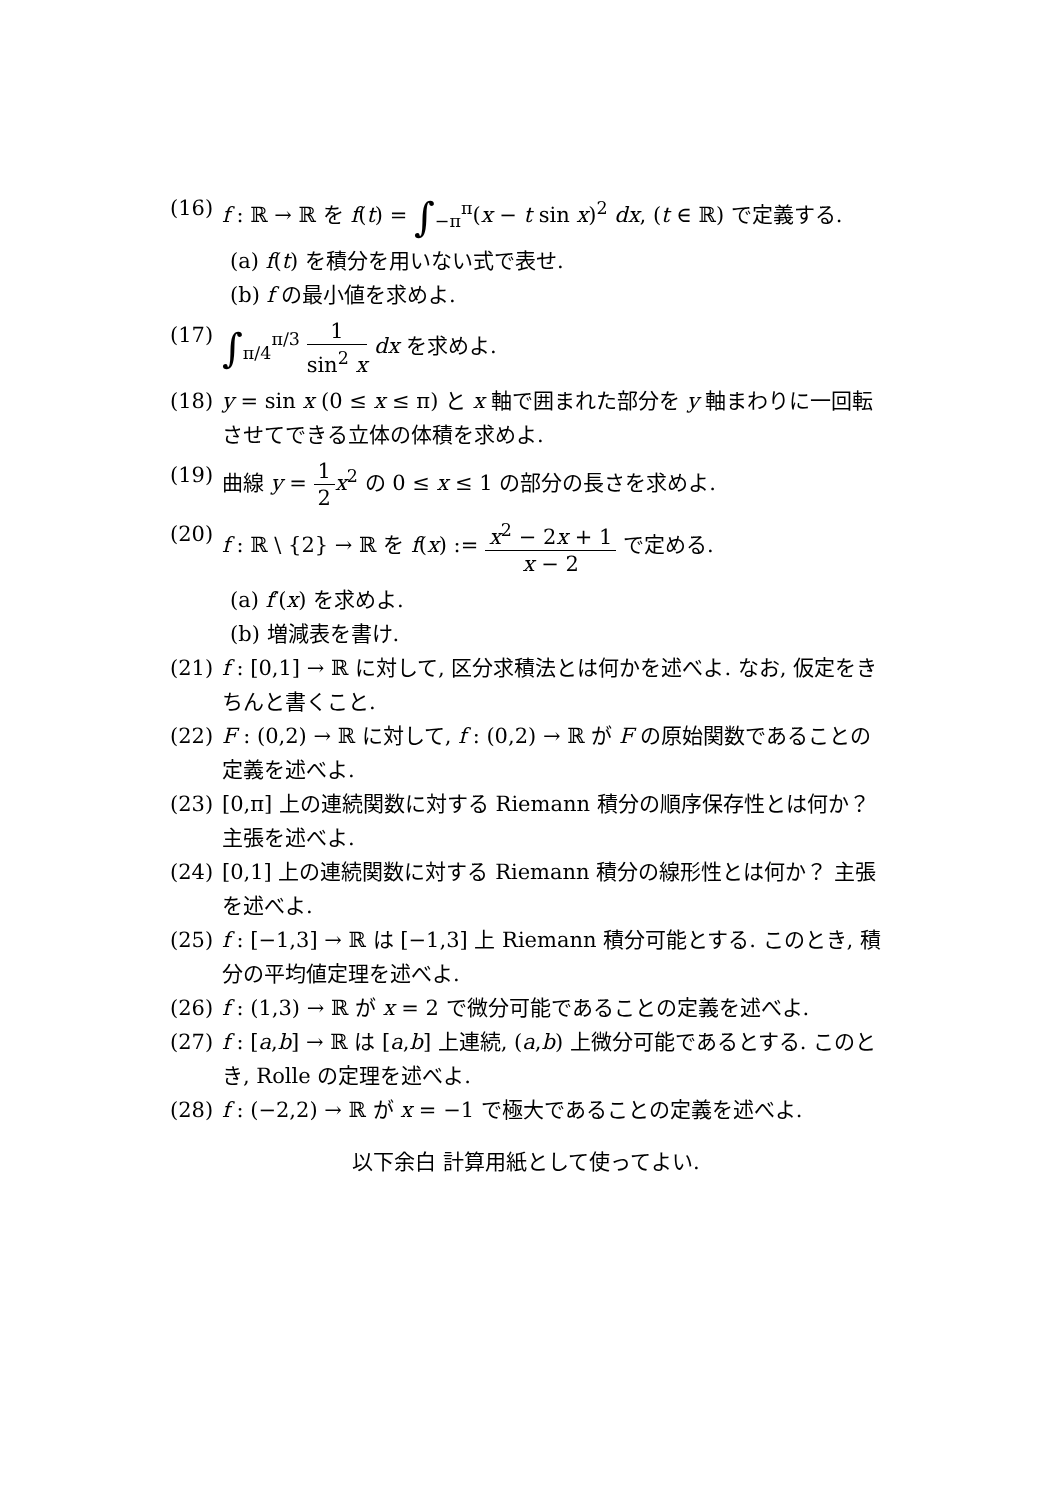(16) f : ℝ → ℝ を f(t) = ∫<sub>−π</sub><sup>π</sup>(x − t sin x)<sup>2</sup> dx, (t ∈ ℝ) で定義する.
(a) f(t) を積分を用いない式で表せ.
(b) f の最小値を求めよ.
(17) ∫<sub>π/4</sub><sup>π/3</sup> 1 sin<sup>2</sup> x dx を求めよ.
(18) y = sin x (0 ≤ x ≤ π) と x 軸で囲まれた部分を y 軸まわりに一回転させてできる立体の体積を求めよ.
(19) 曲線 y = 1 2 x<sup>2</sup> の 0 ≤ x ≤ 1 の部分の長さを求めよ.
(20) f : ℝ \ {2} → ℝ を f(x) := x<sup>2</sup> − 2x + 1 x − 2 で定める.
(a) f′(x) を求めよ.
(b) 増減表を書け.
(21) f : [0,1] → ℝ に対して, 区分求積法とは何かを述べよ. なお, 仮定をきちんと書くこと.
(22) F : (0,2) → ℝ に対して, f : (0,2) → ℝ が F の原始関数であることの定義を述べよ.
(23) [0,π] 上の連続関数に対する Riemann 積分の順序保存性とは何か？ 主張を述べよ.
(24) [0,1] 上の連続関数に対する Riemann 積分の線形性とは何か？ 主張を述べよ.
(25) f : [−1,3] → ℝ は [−1,3] 上 Riemann 積分可能とする. このとき, 積分の平均値定理を述べよ.
(26) f : (1,3) → ℝ が x = 2 で微分可能であることの定義を述べよ.
(27) f : [a,b] → ℝ は [a,b] 上連続, (a,b) 上微分可能であるとする. このとき, Rolle の定理を述べよ.
(28) f : (−2,2) → ℝ が x = −1 で極大であることの定義を述べよ.
以下余白 計算用紙として使ってよい.